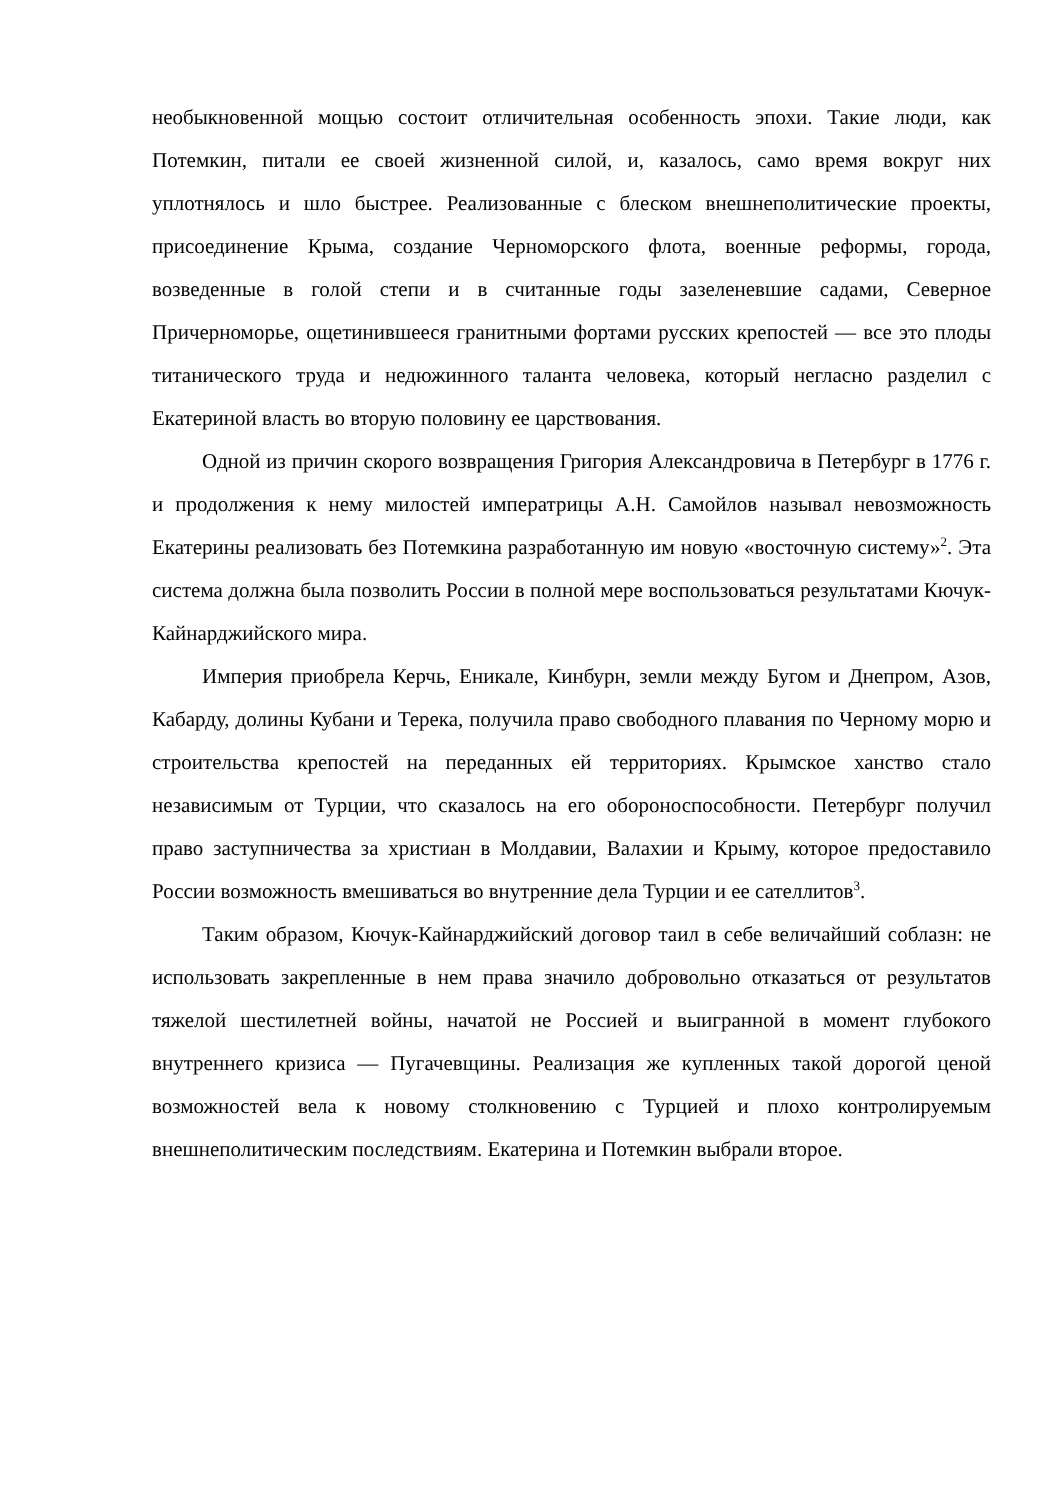необыкновенной мощью состоит отличительная особенность эпохи. Такие люди, как Потемкин, питали ее своей жизненной силой, и, казалось, само время вокруг них уплотнялось и шло быстрее. Реализованные с блеском внешнеполитические проекты, присоединение Крыма, создание Черноморского флота, военные реформы, города, возведенные в голой степи и в считанные годы зазеленевшие садами, Северное Причерноморье, ощетинившееся гранитными фортами русских крепостей — все это плоды титанического труда и недюжинного таланта человека, который негласно разделил с Екатериной власть во вторую половину ее царствования.
Одной из причин скорого возвращения Григория Александровича в Петербург в 1776 г. и продолжения к нему милостей императрицы А.Н. Самойлов называл невозможность Екатерины реализовать без Потемкина разработанную им новую «восточную систему»<sup>2</sup>. Эта система должна была позволить России в полной мере воспользоваться результатами Кючук-Кайнарджийского мира.
Империя приобрела Керчь, Еникале, Кинбурн, земли между Бугом и Днепром, Азов, Кабарду, долины Кубани и Терека, получила право свободного плавания по Черному морю и строительства крепостей на переданных ей территориях. Крымское ханство стало независимым от Турции, что сказалось на его обороноспособности. Петербург получил право заступничества за христиан в Молдавии, Валахии и Крыму, которое предоставило России возможность вмешиваться во внутренние дела Турции и ее сателлитов<sup>3</sup>.
Таким образом, Кючук-Кайнарджийский договор таил в себе величайший соблазн: не использовать закрепленные в нем права значило добровольно отказаться от результатов тяжелой шестилетней войны, начатой не Россией и выигранной в момент глубокого внутреннего кризиса — Пугачевщины. Реализация же купленных такой дорогой ценой возможностей вела к новому столкновению с Турцией и плохо контролируемым внешнеполитическим последствиям. Екатерина и Потемкин выбрали второе.